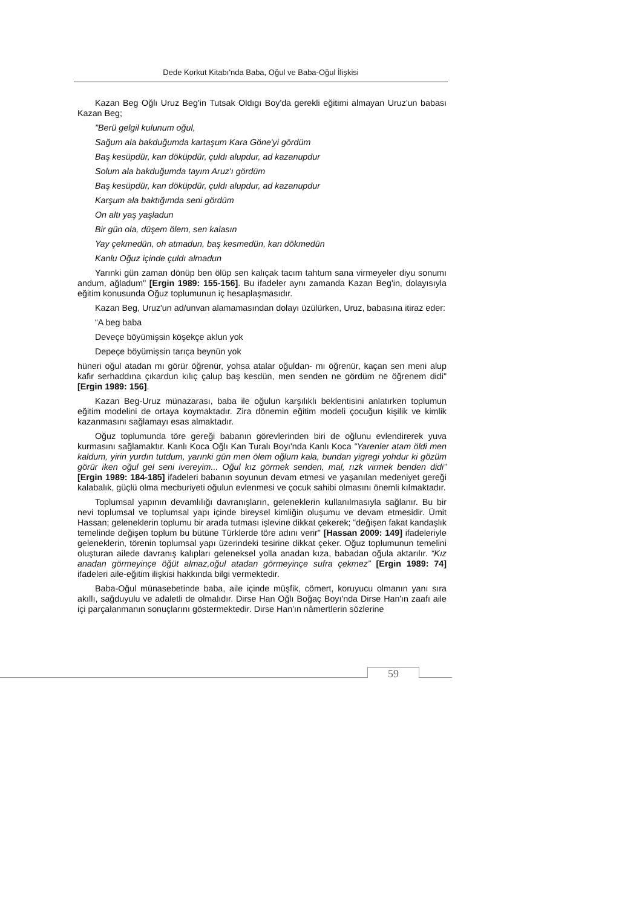Dede Korkut Kitabı'nda Baba, Oğul ve Baba-Oğul İlişkisi
Kazan Beg Oğlı Uruz Beg'in Tutsak Oldıgı Boy'da gerekli eğitimi almayan Uruz'un babası Kazan Beg;
"Berü gelgil kulunum oğul,
Sağum ala bakduğumda kartaşum Kara Göne'yi gördüm
Baş kesüpdür, kan döküpdür, çuldı alupdur, ad kazanupdur
Solum ala bakduğumda tayım Aruz'ı gördüm
Baş kesüpdür, kan döküpdür, çuldı alupdur, ad kazanupdur
Karşum ala baktığımda seni gördüm
On altı yaş yaşladun
Bir gün ola, düşem ölem, sen kalasın
Yay çekmedün, oh atmadun, baş kesmedün, kan dökmedün
Kanlu Oğuz içinde çuldı almadun
Yarınki gün zaman dönüp ben ölüp sen kalıçak tacım tahtum sana virmeyeler diyu sonumı andum, ağladum" [Ergin 1989: 155-156]. Bu ifadeler aynı zamanda Kazan Beg'in, dolayısıyla eğitim konusunda Oğuz toplumunun iç hesaplaşmasıdır.
Kazan Beg, Uruz'un ad/unvan alamamasından dolayı üzülürken, Uruz, babasına itiraz eder:
“A beg baba
Deveçe böyümişsin köşekçe aklun yok
Depeçe böyümişsin tarıça beynün yok
hüneri oğul atadan mı görür öğrenür, yohsa atalar oğuldan- mı öğrenür, kaçan sen meni alup kafir serhaddına çıkardun kılıç çalup baş kesdün, men senden ne gördüm ne öğrenem didi" [Ergin 1989: 156].
Kazan Beg-Uruz münazarası, baba ile oğulun karşılıklı beklentisini anlatırken toplumun eğitim modelini de ortaya koymaktadır. Zira dönemin eğitim modeli çocuğun kişilik ve kimlik kazanmasını sağlamayı esas almaktadır.
Oğuz toplumunda töre gereği babanın görevlerinden biri de oğlunu evlendirerek yuva kurmasını sağlamaktır. Kanlı Koca Oğlı Kan Turalı Boyı'nda Kanlı Koca “Yarenler atam öldi men kaldum, yirin yurdın tutdum, yarınki gün men ölem oğlum kala, bundan yigregi yohdur ki gözüm görür iken oğul gel seni ivereyim... Oğul kız görmek senden, mal, rızk virmek benden didi” [Ergin 1989: 184-185] ifadeleri babanın soyunun devam etmesi ve yaşanılan medeniyet gereği kalabalık, güçlü olma mecburiyeti oğulun evlenmesi ve çocuk sahibi olmasını önemli kılmaktadır.
Toplumsal yapının devamlılığı davranışların, geleneklerin kullanılmasıyla sağlanır. Bu bir nevi toplumsal ve toplumsal yapı içinde bireysel kimliğin oluşumu ve devam etmesidir. Ümit Hassan; geleneklerin toplumu bir arada tutması işlevine dikkat çekerek; “değişen fakat kandaşlık temelinde değişen toplum bu bütüne Türklerde töre adını verir" [Hassan 2009: 149] ifadeleriyle geleneklerin, törenin toplumsal yapı üzerindeki tesirine dikkat çeker. Oğuz toplumunun temelini oluşturan ailede davranış kalıpları geleneksel yolla anadan kıza, babadan oğula aktarılır. “Kız anadan görmeyinçe öğüt almaz,oğul atadan görmeyinçe sufra çekmez” [Ergin 1989: 74] ifadeleri aile-eğitim ilişkisi hakkında bilgi vermektedir.
Baba-Oğul münasebetinde baba, aile içinde müşfik, cömert, koruyucu olmanın yanı sıra akıllı, sağduyulu ve adaletli de olmalıdır. Dirse Han Oğlı Boğaç Boyı'nda Dirse Han'ın zaafı aile içi parçalanmanın sonuçlarını göstermektedir. Dirse Han'ın nâmertlerin sözlerine
59